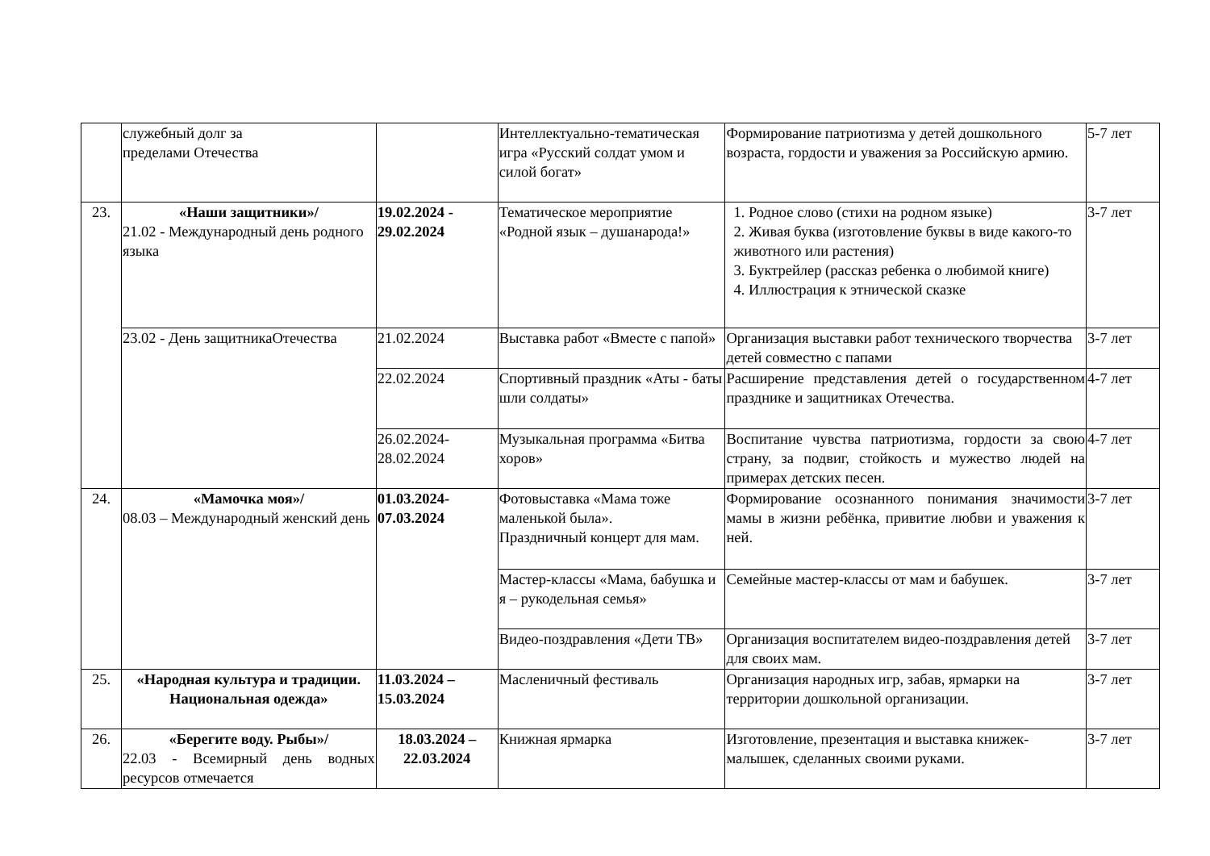| | служебный долг за пределами Отечества | | Интеллектуально-тематическая игра «Русский солдат умом и силой богат» | Формирование патриотизма у детей дошкольного возраста, гордости и уважения за Российскую армию. | 5-7 лет |
| 23. | «Наши защитники»/ 21.02 - Международный день родного языка | 19.02.2024 - 29.02.2024 | Тематическое мероприятие «Родной язык – душанарода!» | 1. Родное слово (стихи на родном языке) 2. Живая буква (изготовление буквы в виде какого-то животного или растения) 3. Буктрейлер (рассказ ребенка о любимой книге) 4. Иллюстрация к этнической сказке | 3-7 лет |
| | 23.02 - День защитникаОтечества | 21.02.2024 | Выставка работ «Вместе с папой» | Организация выставки работ технического творчества детей совместно с папами | 3-7 лет |
| | | 22.02.2024 | Спортивный праздник «Аты - баты шли солдаты» | Расширение представления детей о государственном празднике и защитниках Отечества. | 4-7 лет |
| | | 26.02.2024-28.02.2024 | Музыкальная программа «Битва хоров» | Воспитание чувства патриотизма, гордости за свою страну, за подвиг, стойкость и мужество людей на примерах детских песен. | 4-7 лет |
| 24. | «Мамочка моя»/ 08.03 – Международный женский день | 01.03.2024-07.03.2024 | Фотовыставка «Мама тоже маленькой была». Праздничный концерт для мам. | Формирование осознанного понимания значимости мамы в жизни ребёнка, привитие любви и уважения к ней. | 3-7 лет |
| | | | Мастер-классы «Мама, бабушка и я – рукодельная семья» | Семейные мастер-классы от мам и бабушек. | 3-7 лет |
| | | | Видео-поздравления «Дети ТВ» | Организация воспитателем видео-поздравления детей для своих мам. | 3-7 лет |
| 25. | «Народная культура и традиции. Национальная одежда» | 11.03.2024 – 15.03.2024 | Масленичный фестиваль | Организация народных игр, забав, ярмарки на территории дошкольной организации. | 3-7 лет |
| 26. | «Берегите воду. Рыбы»/ 22.03 - Всемирный день водных ресурсов отмечается | 18.03.2024 – 22.03.2024 | Книжная ярмарка | Изготовление, презентация и выставка книжек-малышек, сделанных своими руками. | 3-7 лет |